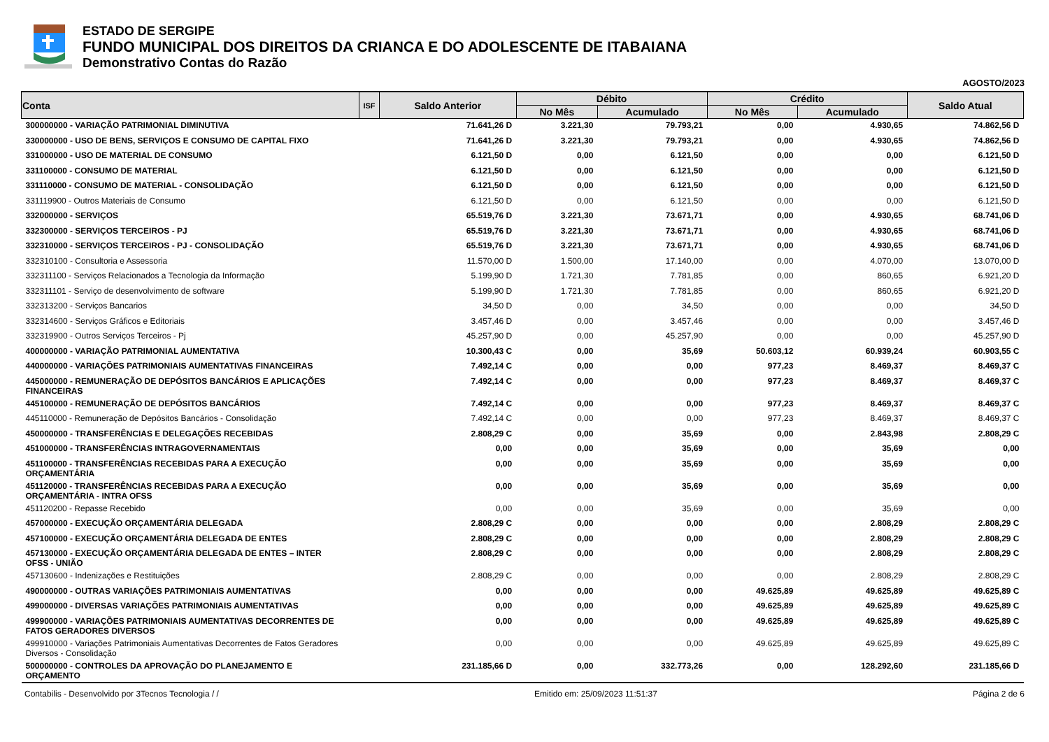ESTADO DE SERGIPE
FUNDO MUNICIPAL DOS DIREITOS DA CRIANCA E DO ADOLESCENTE DE ITABAIANA
Demonstrativo Contas do Razão
AGOSTO/2023
| Conta | ISF | Saldo Anterior | Débito | | Crédito | | Saldo Atual |
| --- | --- | --- | --- | --- | --- | --- | --- |
| | | | No Mês | Acumulado | No Mês | Acumulado | |
| 300000000 - VARIAÇÃO PATRIMONIAL DIMINUTIVA | | 71.641,26 D | 3.221,30 | 79.793,21 | 0,00 | 4.930,65 | 74.862,56 D |
| 330000000 - USO DE BENS, SERVIÇOS E CONSUMO DE CAPITAL FIXO | | 71.641,26 D | 3.221,30 | 79.793,21 | 0,00 | 4.930,65 | 74.862,56 D |
| 331000000 - USO DE MATERIAL DE CONSUMO | | 6.121,50 D | 0,00 | 6.121,50 | 0,00 | 0,00 | 6.121,50 D |
| 331100000 - CONSUMO DE MATERIAL | | 6.121,50 D | 0,00 | 6.121,50 | 0,00 | 0,00 | 6.121,50 D |
| 331110000 - CONSUMO DE MATERIAL - CONSOLIDAÇÃO | | 6.121,50 D | 0,00 | 6.121,50 | 0,00 | 0,00 | 6.121,50 D |
| 331119900 - Outros Materiais de Consumo | | 6.121,50 D | 0,00 | 6.121,50 | 0,00 | 0,00 | 6.121,50 D |
| 332000000 - SERVIÇOS | | 65.519,76 D | 3.221,30 | 73.671,71 | 0,00 | 4.930,65 | 68.741,06 D |
| 332300000 - SERVIÇOS TERCEIROS - PJ | | 65.519,76 D | 3.221,30 | 73.671,71 | 0,00 | 4.930,65 | 68.741,06 D |
| 332310000 - SERVIÇOS TERCEIROS - PJ - CONSOLIDAÇÃO | | 65.519,76 D | 3.221,30 | 73.671,71 | 0,00 | 4.930,65 | 68.741,06 D |
| 332310100 - Consultoria e Assessoria | | 11.570,00 D | 1.500,00 | 17.140,00 | 0,00 | 4.070,00 | 13.070,00 D |
| 332311100 - Serviços Relacionados a Tecnologia da Informação | | 5.199,90 D | 1.721,30 | 7.781,85 | 0,00 | 860,65 | 6.921,20 D |
| 332311101 - Serviço de desenvolvimento de software | | 5.199,90 D | 1.721,30 | 7.781,85 | 0,00 | 860,65 | 6.921,20 D |
| 332313200 - Serviços Bancarios | | 34,50 D | 0,00 | 34,50 | 0,00 | 0,00 | 34,50 D |
| 332314600 - Serviços Gráficos e Editoriais | | 3.457,46 D | 0,00 | 3.457,46 | 0,00 | 0,00 | 3.457,46 D |
| 332319900 - Outros Serviços Terceiros - Pj | | 45.257,90 D | 0,00 | 45.257,90 | 0,00 | 0,00 | 45.257,90 D |
| 400000000 - VARIAÇÃO PATRIMONIAL AUMENTATIVA | | 10.300,43 C | 0,00 | 35,69 | 50.603,12 | 60.939,24 | 60.903,55 C |
| 440000000 - VARIAÇÕES PATRIMONIAIS AUMENTATIVAS FINANCEIRAS | | 7.492,14 C | 0,00 | 0,00 | 977,23 | 8.469,37 | 8.469,37 C |
| 445000000 - REMUNERAÇÃO DE DEPÓSITOS BANCÁRIOS E APLICAÇÕES FINANCEIRAS | | 7.492,14 C | 0,00 | 0,00 | 977,23 | 8.469,37 | 8.469,37 C |
| 445100000 - REMUNERAÇÃO DE DEPÓSITOS BANCÁRIOS | | 7.492,14 C | 0,00 | 0,00 | 977,23 | 8.469,37 | 8.469,37 C |
| 445110000 - Remuneração de Depósitos Bancários - Consolidação | | 7.492,14 C | 0,00 | 0,00 | 977,23 | 8.469,37 | 8.469,37 C |
| 450000000 - TRANSFERÊNCIAS E DELEGAÇÕES RECEBIDAS | | 2.808,29 C | 0,00 | 35,69 | 0,00 | 2.843,98 | 2.808,29 C |
| 451000000 - TRANSFERÊNCIAS INTRAGOVERNAMENTAIS | | 0,00 | 0,00 | 35,69 | 0,00 | 35,69 | 0,00 |
| 451100000 - TRANSFERÊNCIAS RECEBIDAS PARA A EXECUÇÃO ORÇAMENTÁRIA | | 0,00 | 0,00 | 35,69 | 0,00 | 35,69 | 0,00 |
| 451120000 - TRANSFERÊNCIAS RECEBIDAS PARA A EXECUÇÃO ORÇAMENTÁRIA - INTRA OFSS | | 0,00 | 0,00 | 35,69 | 0,00 | 35,69 | 0,00 |
| 451120200 - Repasse Recebido | | 0,00 | 0,00 | 35,69 | 0,00 | 35,69 | 0,00 |
| 457000000 - EXECUÇÃO ORÇAMENTÁRIA DELEGADA | | 2.808,29 C | 0,00 | 0,00 | 0,00 | 2.808,29 | 2.808,29 C |
| 457100000 - EXECUÇÃO ORÇAMENTÁRIA DELEGADA DE ENTES | | 2.808,29 C | 0,00 | 0,00 | 0,00 | 2.808,29 | 2.808,29 C |
| 457130000 - EXECUÇÃO ORÇAMENTÁRIA DELEGADA DE ENTES – INTER OFSS - UNIÃO | | 2.808,29 C | 0,00 | 0,00 | 0,00 | 2.808,29 | 2.808,29 C |
| 457130600 - Indenizações e Restituições | | 2.808,29 C | 0,00 | 0,00 | 0,00 | 2.808,29 | 2.808,29 C |
| 490000000 - OUTRAS VARIAÇÕES PATRIMONIAIS AUMENTATIVAS | | 0,00 | 0,00 | 0,00 | 49.625,89 | 49.625,89 | 49.625,89 C |
| 499000000 - DIVERSAS VARIAÇÕES PATRIMONIAIS AUMENTATIVAS | | 0,00 | 0,00 | 0,00 | 49.625,89 | 49.625,89 | 49.625,89 C |
| 499900000 - VARIAÇÕES PATRIMONIAIS AUMENTATIVAS DECORRENTES DE FATOS GERADORES DIVERSOS | | 0,00 | 0,00 | 0,00 | 49.625,89 | 49.625,89 | 49.625,89 C |
| 499910000 - Variações Patrimoniais Aumentativas Decorrentes de Fatos Geradores Diversos - Consolidação | | 0,00 | 0,00 | 0,00 | 49.625,89 | 49.625,89 | 49.625,89 C |
| 500000000 - CONTROLES DA APROVAÇÃO DO PLANEJAMENTO E ORÇAMENTO | | 231.185,66 D | 0,00 | 332.773,26 | 0,00 | 128.292,60 | 231.185,66 D |
Contabilis - Desenvolvido por 3Tecnos Tecnologia / / Emitido em: 25/09/2023 11:51:37 Página 2 de 6